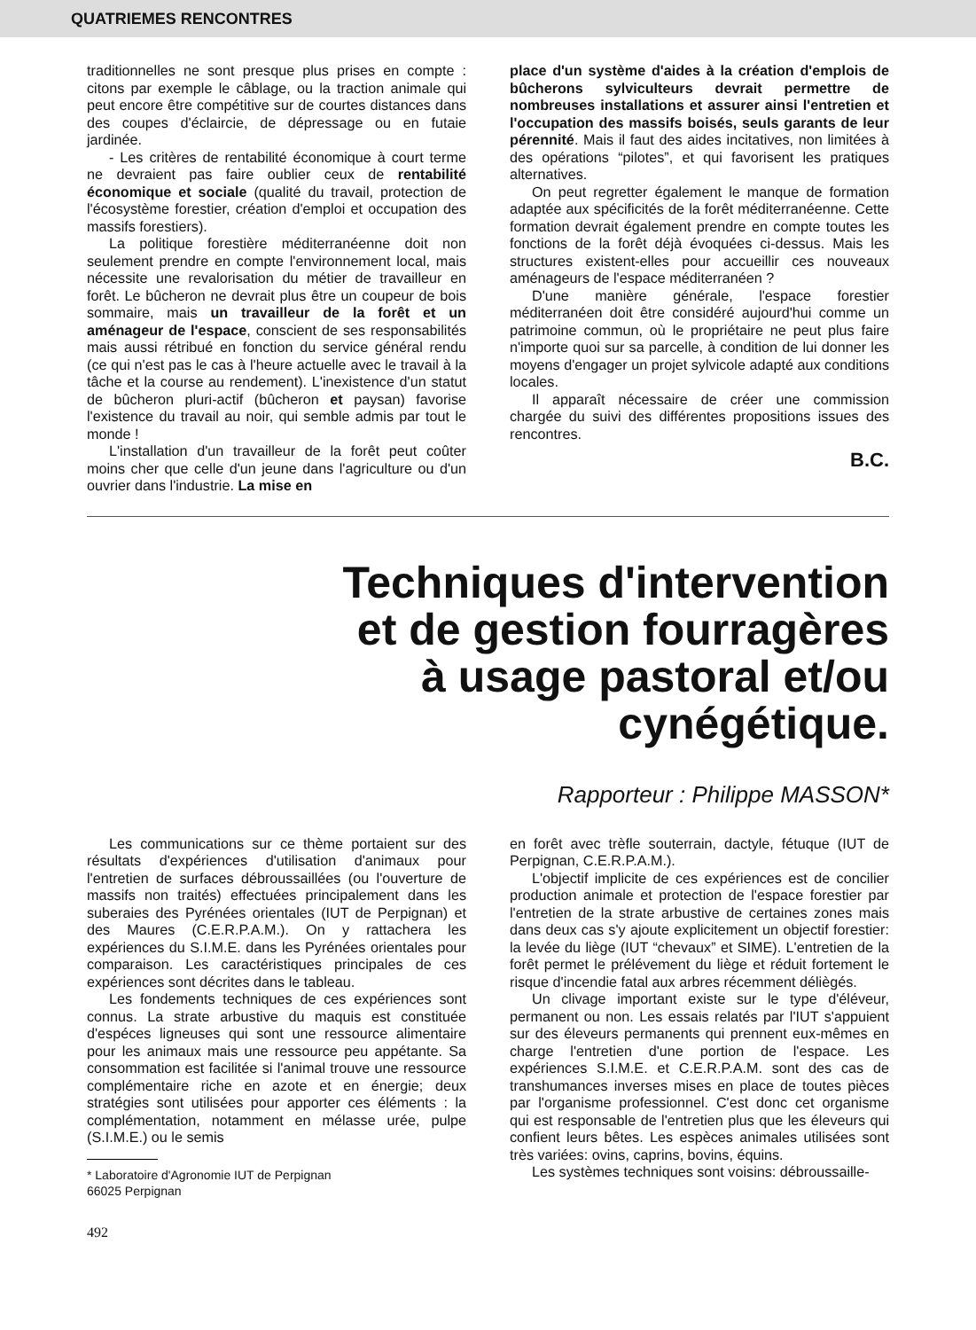QUATRIEMES RENCONTRES
traditionnelles ne sont presque plus prises en compte : citons par exemple le câblage, ou la traction animale qui peut encore être compétitive sur de courtes distances dans des coupes d'éclaircie, de dépressage ou en futaie jardinée.
- Les critères de rentabilité économique à court terme ne devraient pas faire oublier ceux de rentabilité économique et sociale (qualité du travail, protection de l'écosystème forestier, création d'emploi et occupation des massifs forestiers).
La politique forestière méditerranéenne doit non seulement prendre en compte l'environnement local, mais nécessite une revalorisation du métier de travailleur en forêt. Le bûcheron ne devrait plus être un coupeur de bois sommaire, mais un travailleur de la forêt et un aménageur de l'espace, conscient de ses responsabilités mais aussi rétribué en fonction du service général rendu (ce qui n'est pas le cas à l'heure actuelle avec le travail à la tâche et la course au rendement). L'inexistence d'un statut de bûcheron pluri-actif (bûcheron et paysan) favorise l'existence du travail au noir, qui semble admis par tout le monde !
L'installation d'un travailleur de la forêt peut coûter moins cher que celle d'un jeune dans l'agriculture ou d'un ouvrier dans l'industrie. La mise en
place d'un système d'aides à la création d'emplois de bûcherons sylviculteurs devrait permettre de nombreuses installations et assurer ainsi l'entretien et l'occupation des massifs boisés, seuls garants de leur pérennité. Mais il faut des aides incitatives, non limitées à des opérations “pilotes”, et qui favorisent les pratiques alternatives.
On peut regretter également le manque de formation adaptée aux spécificités de la forêt méditerranéenne. Cette formation devrait également prendre en compte toutes les fonctions de la forêt déjà évoquées ci-dessus. Mais les structures existent-elles pour accueillir ces nouveaux aménageurs de l'espace méditerranéen ?
D'une manière générale, l'espace forestier méditerranéen doit être considéré aujourd'hui comme un patrimoine commun, où le propriétaire ne peut plus faire n'importe quoi sur sa parcelle, à condition de lui donner les moyens d'engager un projet sylvicole adapté aux conditions locales.
Il apparaît nécessaire de créer une commission chargée du suivi des différentes propositions issues des rencontres.
B.C.
Techniques d'intervention
et de gestion fourragères
à usage pastoral et/ou
cynégétique.
Rapporteur : Philippe MASSON*
Les communications sur ce thème portaient sur des résultats d'expériences d'utilisation d'animaux pour l'entretien de surfaces débroussaillées (ou l'ouverture de massifs non traités) effectuées principalement dans les suberaies des Pyrénées orientales (IUT de Perpignan) et des Maures (C.E.R.P.A.M.). On y rattachera les expériences du S.I.M.E. dans les Pyrénées orientales pour comparaison. Les caractéristiques principales de ces expériences sont décrites dans le tableau.
Les fondements techniques de ces expériences sont connus. La strate arbustive du maquis est constituée d'espéces ligneuses qui sont une ressource alimentaire pour les animaux mais une ressource peu appétante. Sa consommation est facilitée si l'animal trouve une ressource complémentaire riche en azote et en énergie; deux stratégies sont utilisées pour apporter ces éléments : la complémentation, notamment en mélasse urée, pulpe (S.I.M.E.) ou le semis
* Laboratoire d'Agronomie IUT de Perpignan
66025 Perpignan
492
en forêt avec trèfle souterrain, dactyle, fétuque (IUT de Perpignan, C.E.R.P.A.M.).
L'objectif implicite de ces expériences est de concilier production animale et protection de l'espace forestier par l'entretien de la strate arbustive de certaines zones mais dans deux cas s'y ajoute explicitement un objectif forestier: la levée du liège (IUT “chevaux” et SIME). L'entretien de la forêt permet le prélévement du liège et réduit fortement le risque d'incendie fatal aux arbres récemment déliègés.
Un clivage important existe sur le type d'éléveur, permanent ou non. Les essais relatés par l'IUT s'appuient sur des éleveurs permanents qui prennent eux-mêmes en charge l'entretien d'une portion de l'espace. Les expériences S.I.M.E. et C.E.R.P.A.M. sont des cas de transhumances inverses mises en place de toutes pièces par l'organisme professionnel. C'est donc cet organisme qui est responsable de l'entretien plus que les éleveurs qui confient leurs bêtes. Les espèces animales utilisées sont très variées: ovins, caprins, bovins, équins.
Les systèmes techniques sont voisins: débroussaille-